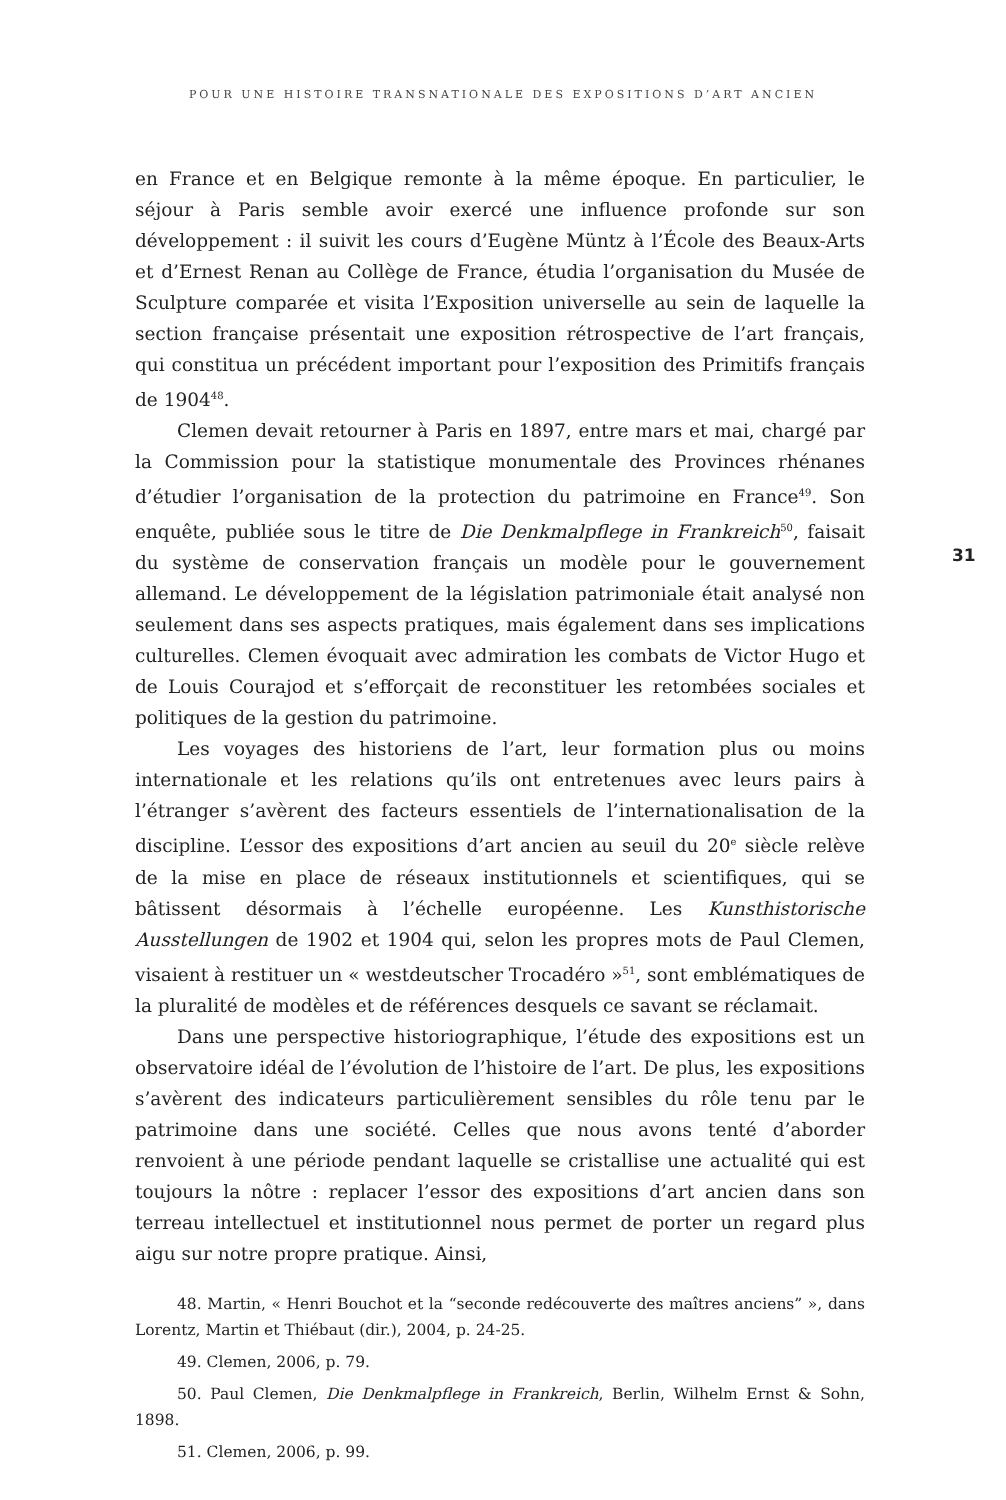POUR UNE HISTOIRE TRANSNATIONALE DES EXPOSITIONS D’ART ANCIEN
31
en France et en Belgique remonte à la même époque. En particulier, le séjour à Paris semble avoir exercé une influence profonde sur son développement : il suivit les cours d’Eugène Müntz à l’École des Beaux-Arts et d’Ernest Renan au Collège de France, étudia l’organisation du Musée de Sculpture comparée et visita l’Exposition universelle au sein de laquelle la section française présentait une exposition rétrospective de l’art français, qui constitua un précédent important pour l’exposition des Primitifs français de 1904<sup>48</sup>.
Clemen devait retourner à Paris en 1897, entre mars et mai, chargé par la Commission pour la statistique monumentale des Provinces rhénanes d’étudier l’organisation de la protection du patrimoine en France<sup>49</sup>. Son enquête, publiée sous le titre de Die Denkmalpflege in Frankreich<sup>50</sup>, faisait du système de conservation français un modèle pour le gouvernement allemand. Le développement de la législation patrimoniale était analysé non seulement dans ses aspects pratiques, mais également dans ses implications culturelles. Clemen évoquait avec admiration les combats de Victor Hugo et de Louis Courajod et s’efforçait de reconstituer les retombées sociales et politiques de la gestion du patrimoine.
Les voyages des historiens de l’art, leur formation plus ou moins internationale et les relations qu’ils ont entretenues avec leurs pairs à l’étranger s’avèrent des facteurs essentiels de l’internationalisation de la discipline. L’essor des expositions d’art ancien au seuil du 20<sup>e</sup> siècle relève de la mise en place de réseaux institutionnels et scientifiques, qui se bâtissent désormais à l’échelle européenne. Les Kunsthistorische Ausstellungen de 1902 et 1904 qui, selon les propres mots de Paul Clemen, visaient à restituer un « westdeutscher Trocadéro »<sup>51</sup>, sont emblématiques de la pluralité de modèles et de références desquels ce savant se réclamait.
Dans une perspective historiographique, l’étude des expositions est un observatoire idéal de l’évolution de l’histoire de l’art. De plus, les expositions s’avèrent des indicateurs particulièrement sensibles du rôle tenu par le patrimoine dans une société. Celles que nous avons tenté d’aborder renvoient à une période pendant laquelle se cristallise une actualité qui est toujours la nôtre : replacer l’essor des expositions d’art ancien dans son terreau intellectuel et institutionnel nous permet de porter un regard plus aigu sur notre propre pratique. Ainsi,
48. Martin, « Henri Bouchot et la “seconde redécouverte des maîtres anciens” », dans Lorentz, Martin et Thiébaut (dir.), 2004, p. 24-25.
49. Clemen, 2006, p. 79.
50. Paul Clemen, Die Denkmalpflege in Frankreich, Berlin, Wilhelm Ernst & Sohn, 1898.
51. Clemen, 2006, p. 99.